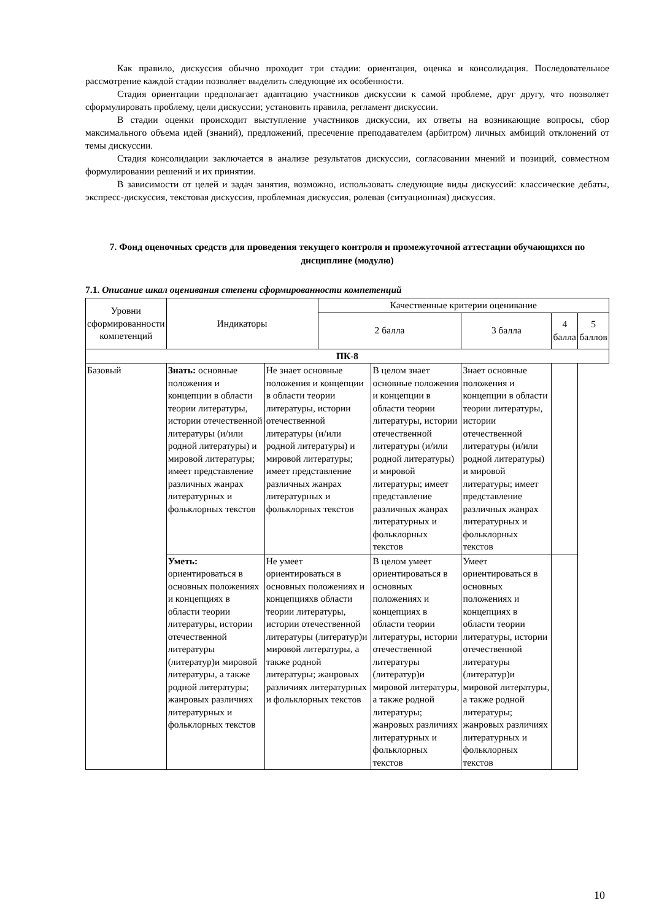Как правило, дискуссия обычно проходит три стадии: ориентация, оценка и консолидация. Последовательное рассмотрение каждой стадии позволяет выделить следующие их особенности.
Стадия ориентации предполагает адаптацию участников дискуссии к самой проблеме, друг другу, что позволяет сформулировать проблему, цели дискуссии; установить правила, регламент дискуссии.
В стадии оценки происходит выступление участников дискуссии, их ответы на возникающие вопросы, сбор максимального объема идей (знаний), предложений, пресечение преподавателем (арбитром) личных амбиций отклонений от темы дискуссии.
Стадия консолидации заключается в анализе результатов дискуссии, согласовании мнений и позиций, совместном формулировании решений и их принятии.
В зависимости от целей и задач занятия, возможно, использовать следующие виды дискуссий: классические дебаты, экспресс-дискуссия, текстовая дискуссия, проблемная дискуссия, ролевая (ситуационная) дискуссия.
7. Фонд оценочных средств для проведения текущего контроля и промежуточной аттестации обучающихся по дисциплине (модулю)
7.1. Описание шкал оценивания степени сформированности компетенций
| Уровни сформированности компетенций | Индикаторы | | Качественные критерии оценивание | | | | |
| --- | --- | --- | --- | --- | --- | --- | --- |
| | | | 2 балла | | 3 балла | 4 балла | 5 баллов |
| ПК-8 | | | | | | | |
| Базовый | Знать: основные положения и концепции в области теории литературы, истории отечественной литературы (и/или родной литературы) и мировой литературы; имеет представление различных жанрах литературных и фольклорных текстов | Не знает основные положения и концепции в области теории литературы, истории отечественной литературы (и/или родной литературы) и мировой литературы; имеет представление различных жанрах литературных и фольклорных текстов | | В целом знает основные положения и концепции в области теории литературы, истории отечественной литературы (и/или родной литературы) и мировой литературы; имеет представление различных жанрах литературных и фольклорных текстов | Знает основные положения и концепции в области теории литературы, истории отечественной литературы (и/или родной литературы) и мировой литературы; имеет представление различных жанрах литературных и фольклорных текстов | | |
| | Уметь: ориентироваться в основных положениях и концепциях в области теории литературы, истории отечественной литературы (литератур)и мировой литературы, а также родной литературы; жанровых различиях литературных и фольклорных текстов | Не умеет ориентироваться в основных положениях и концепцияхв области теории литературы, истории отечественной литературы (литератур)и мировой литературы, а также родной литературы; жанровых различиях литературных и фольклорных текстов | | В целом умеет ориентироваться в основных положениях и концепциях в области теории литературы, истории отечественной литературы (литератур)и мировой литературы, а также родной литературы; жанровых различиях литературных и фольклорных текстов | Умеет ориентироваться в основных положениях и концепциях в области теории литературы, истории отечественной литературы (литератур)и мировой литературы, а также родной литературы; жанровых различиях литературных и фольклорных текстов | | |
10